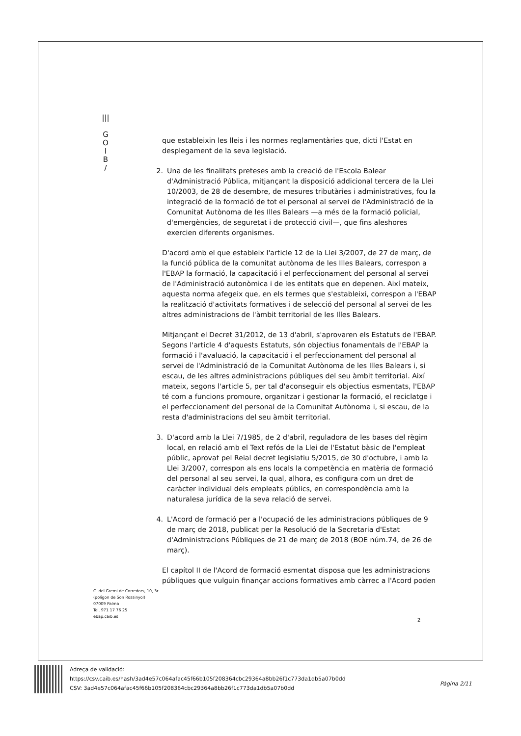|||
G
O
I
B
/
que estableixin les lleis i les normes reglamentàries que, dicti l'Estat en desplegament de la seva legislació.
2. Una de les finalitats preteses amb la creació de l'Escola Balear d'Administració Pública, mitjançant la disposició addicional tercera de la Llei 10/2003, de 28 de desembre, de mesures tributàries i administratives, fou la integració de la formació de tot el personal al servei de l'Administració de la Comunitat Autònoma de les Illes Balears —a més de la formació policial, d'emergències, de seguretat i de protecció civil—, que fins aleshores exercien diferents organismes.
D'acord amb el que estableix l'article 12 de la Llei 3/2007, de 27 de març, de la funció pública de la comunitat autònoma de les Illes Balears, correspon a l'EBAP la formació, la capacitació i el perfeccionament del personal al servei de l'Administració autonòmica i de les entitats que en depenen. Així mateix, aquesta norma afegeix que, en els termes que s'estableixi, correspon a l'EBAP la realització d'activitats formatives i de selecció del personal al servei de les altres administracions de l'àmbit territorial de les Illes Balears.
Mitjançant el Decret 31/2012, de 13 d'abril, s'aprovaren els Estatuts de l'EBAP. Segons l'article 4 d'aquests Estatuts, són objectius fonamentals de l'EBAP la formació i l'avaluació, la capacitació i el perfeccionament del personal al servei de l'Administració de la Comunitat Autònoma de les Illes Balears i, si escau, de les altres administracions públiques del seu àmbit territorial. Així mateix, segons l'article 5, per tal d'aconseguir els objectius esmentats, l'EBAP té com a funcions promoure, organitzar i gestionar la formació, el reciclatge i el perfeccionament del personal de la Comunitat Autònoma i, si escau, de la resta d'administracions del seu àmbit territorial.
3. D'acord amb la Llei 7/1985, de 2 d'abril, reguladora de les bases del règim local, en relació amb el Text refós de la Llei de l'Estatut bàsic de l'empleat públic, aprovat pel Reial decret legislatiu 5/2015, de 30 d'octubre, i amb la Llei 3/2007, correspon als ens locals la competència en matèria de formació del personal al seu servei, la qual, alhora, es configura com un dret de caràcter individual dels empleats públics, en correspondència amb la naturalesa jurídica de la seva relació de servei.
4. L'Acord de formació per a l'ocupació de les administracions públiques de 9 de març de 2018, publicat per la Resolució de la Secretaria d'Estat d'Administracions Públiques de 21 de març de 2018 (BOE núm.74, de 26 de març).
El capítol II de l'Acord de formació esmentat disposa que les administracions públiques que vulguin finançar accions formatives amb càrrec a l'Acord poden
C. del Gremi de Corredors, 10, 3r
(polígon de Son Rossinyol)
07009 Palma
Tel. 971 17 76 25
ebap.caib.es
2
Adreça de validació:
https://csv.caib.es/hash/3ad4e57c064afac45f66b105f208364cbc29364a8bb26f1c773da1db5a07b0dd
CSV: 3ad4e57c064afac45f66b105f208364cbc29364a8bb26f1c773da1db5a07b0dd
Pàgina 2/11